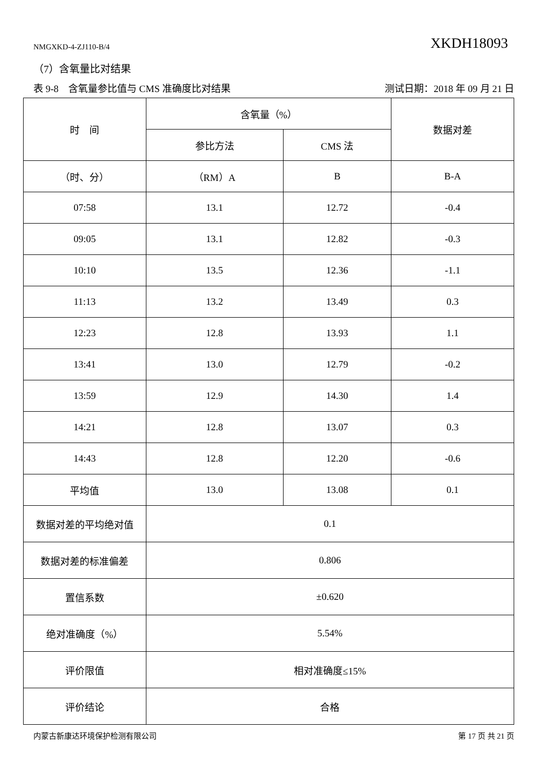NMGXKD-4-ZJ110-B/4 XKDH18093
（7）含氧量比对结果
表 9-8　含氧量参比值与 CMS 准确度比对结果 测试日期：2018 年 09 月 21 日
| 时 间 | 含氧量（%） | | 数据对差 |
| --- | --- | --- | --- |
| | 参比方法 | CMS 法 | |
| （时、分） | （RM）A | B | B-A |
| 07:58 | 13.1 | 12.72 | -0.4 |
| 09:05 | 13.1 | 12.82 | -0.3 |
| 10:10 | 13.5 | 12.36 | -1.1 |
| 11:13 | 13.2 | 13.49 | 0.3 |
| 12:23 | 12.8 | 13.93 | 1.1 |
| 13:41 | 13.0 | 12.79 | -0.2 |
| 13:59 | 12.9 | 14.30 | 1.4 |
| 14:21 | 12.8 | 13.07 | 0.3 |
| 14:43 | 12.8 | 12.20 | -0.6 |
| 平均值 | 13.0 | 13.08 | 0.1 |
| 数据对差的平均绝对值 | 0.1 | | |
| 数据对差的标准偏差 | 0.806 | | |
| 置信系数 | ±0.620 | | |
| 绝对准确度（%） | 5.54% | | |
| 评价限值 | 相对准确度≤15% | | |
| 评价结论 | 合格 | | |
内蒙古新康达环境保护检测有限公司 第 17 页 共 21 页